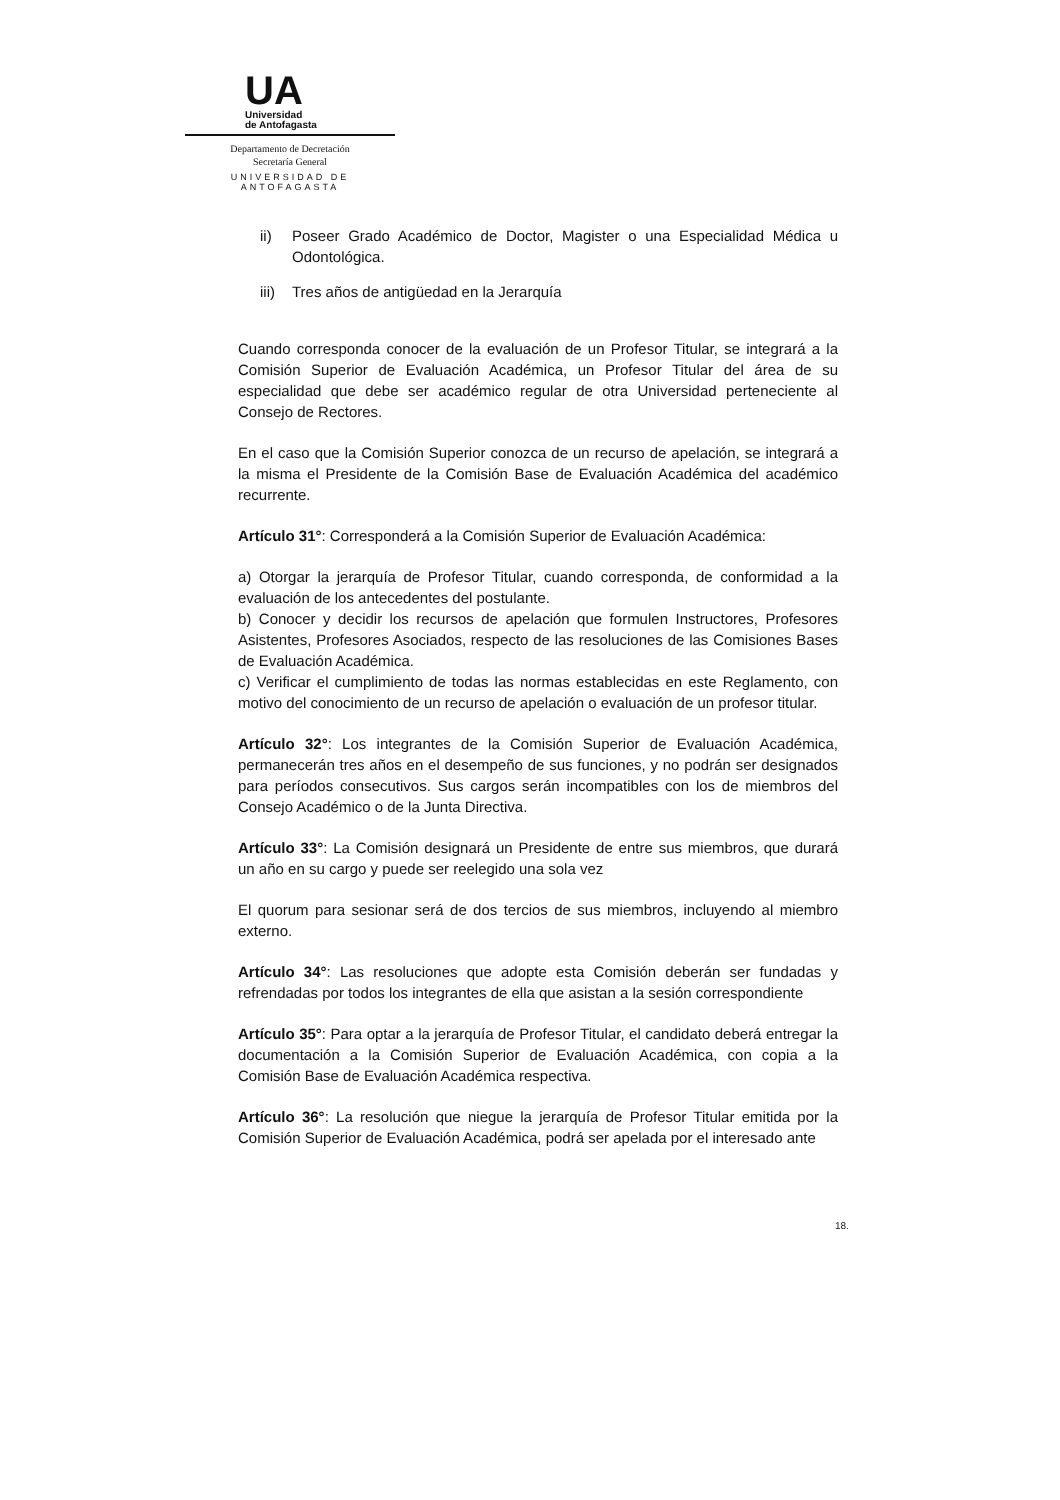UA
Universidad
de Antofagasta
Departamento de Decretación
Secretaría General
UNIVERSIDAD DE ANTOFAGASTA
ii) Poseer Grado Académico de Doctor, Magister o una Especialidad Médica u Odontológica.
iii)
Tres años de antigüedad en la Jerarquía
Cuando corresponda conocer de la evaluación de un Profesor Titular, se integrará a la Comisión Superior de Evaluación Académica, un Profesor Titular del área de su especialidad que debe ser académico regular de otra Universidad perteneciente al Consejo de Rectores.
En el caso que la Comisión Superior conozca de un recurso de apelación, se integrará a la misma el Presidente de la Comisión Base de Evaluación Académica del académico recurrente.
Artículo 31°: Corresponderá a la Comisión Superior de Evaluación Académica:
a) Otorgar la jerarquía de Profesor Titular, cuando corresponda, de conformidad a la evaluación de los antecedentes del postulante.
b) Conocer y decidir los recursos de apelación que formulen Instructores, Profesores Asistentes, Profesores Asociados, respecto de las resoluciones de las Comisiones Bases de Evaluación Académica.
c) Verificar el cumplimiento de todas las normas establecidas en este Reglamento, con motivo del conocimiento de un recurso de apelación o evaluación de un profesor titular.
Artículo 32°: Los integrantes de la Comisión Superior de Evaluación Académica, permanecerán tres años en el desempeño de sus funciones, y no podrán ser designados para períodos consecutivos. Sus cargos serán incompatibles con los de miembros del Consejo Académico o de la Junta Directiva.
Artículo 33°: La Comisión designará un Presidente de entre sus miembros, que durará un año en su cargo y puede ser reelegido una sola vez
El quorum para sesionar será de dos tercios de sus miembros, incluyendo al miembro externo.
Artículo 34°: Las resoluciones que adopte esta Comisión deberán ser fundadas y refrendadas por todos los integrantes de ella que asistan a la sesión correspondiente
Artículo 35°: Para optar a la jerarquía de Profesor Titular, el candidato deberá entregar la documentación a la Comisión Superior de Evaluación Académica, con copia a la Comisión Base de Evaluación Académica respectiva.
Artículo 36°: La resolución que niegue la jerarquía de Profesor Titular emitida por la Comisión Superior de Evaluación Académica, podrá ser apelada por el interesado ante
18.